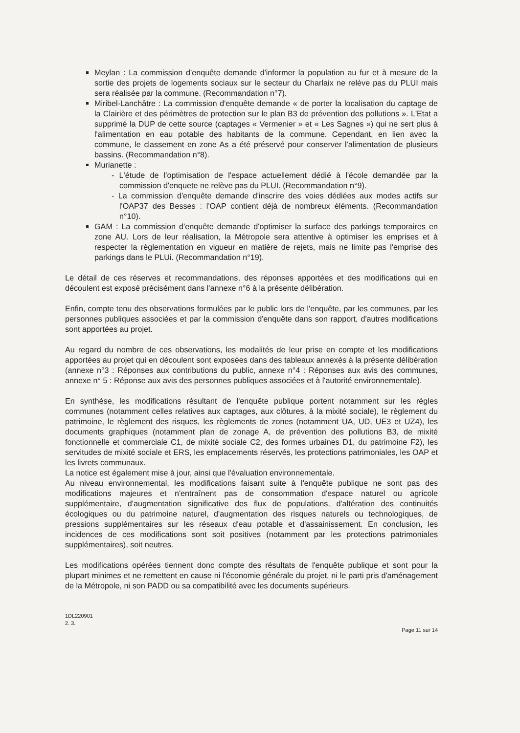Meylan : La commission d'enquête demande d'informer la population au fur et à mesure de la sortie des projets de logements sociaux sur le secteur du Charlaix ne relève pas du PLUI mais sera réalisée par la commune. (Recommandation n°7).
Miribel-Lanchâtre : La commission d'enquête demande « de porter la localisation du captage de la Clairière et des périmètres de protection sur le plan B3 de prévention des pollutions ». L'Etat a supprimé la DUP de cette source (captages « Vermenier » et « Les Sagnes ») qui ne sert plus à l'alimentation en eau potable des habitants de la commune. Cependant, en lien avec la commune, le classement en zone As a été préservé pour conserver l'alimentation de plusieurs bassins. (Recommandation n°8).
Murianette :
- L'étude de l'optimisation de l'espace actuellement dédié à l'école demandée par la commission d'enquete ne relève pas du PLUI. (Recommandation n°9).
- La commission d'enquête demande d'inscrire des voies dédiées aux modes actifs sur l'OAP37 des Besses : l'OAP contient déjà de nombreux éléments. (Recommandation n°10).
GAM : La commission d'enquête demande d'optimiser la surface des parkings temporaires en zone AU. Lors de leur réalisation, la Métropole sera attentive à optimiser les emprises et à respecter la règlementation en vigueur en matière de rejets, mais ne limite pas l'emprise des parkings dans le PLUi. (Recommandation n°19).
Le détail de ces réserves et recommandations, des réponses apportées et des modifications qui en découlent est exposé précisément dans l'annexe n°6 à la présente délibération.
Enfin, compte tenu des observations formulées par le public lors de l'enquête, par les communes, par les personnes publiques associées et par la commission d'enquête dans son rapport, d'autres modifications sont apportées au projet.
Au regard du nombre de ces observations, les modalités de leur prise en compte et les modifications apportées au projet qui en découlent sont exposées dans des tableaux annexés à la présente délibération (annexe n°3 : Réponses aux contributions du public, annexe n°4 : Réponses aux avis des communes, annexe n° 5 : Réponse aux avis des personnes publiques associées et à l'autorité environnementale).
En synthèse, les modifications résultant de l'enquête publique portent notamment sur les règles communes (notamment celles relatives aux captages, aux clôtures, à la mixité sociale), le règlement du patrimoine, le règlement des risques, les règlements de zones (notamment UA, UD, UE3 et UZ4), les documents graphiques (notamment plan de zonage A, de prévention des pollutions B3, de mixité fonctionnelle et commerciale C1, de mixité sociale C2, des formes urbaines D1, du patrimoine F2), les servitudes de mixité sociale et ERS, les emplacements réservés, les protections patrimoniales, les OAP et les livrets communaux.
La notice est également mise à jour, ainsi que l'évaluation environnementale.
Au niveau environnemental, les modifications faisant suite à l'enquête publique ne sont pas des modifications majeures et n'entraînent pas de consommation d'espace naturel ou agricole supplémentaire, d'augmentation significative des flux de populations, d'altération des continuités écologiques ou du patrimoine naturel, d'augmentation des risques naturels ou technologiques, de pressions supplémentaires sur les réseaux d'eau potable et d'assainissement. En conclusion, les incidences de ces modifications sont soit positives (notamment par les protections patrimoniales supplémentaires), soit neutres.
Les modifications opérées tiennent donc compte des résultats de l'enquête publique et sont pour la plupart minimes et ne remettent en cause ni l'économie générale du projet, ni le parti pris d'aménagement de la Métropole, ni son PADD ou sa compatibilité avec les documents supérieurs.
1DL220901
2. 3.
Page 11 sur 14